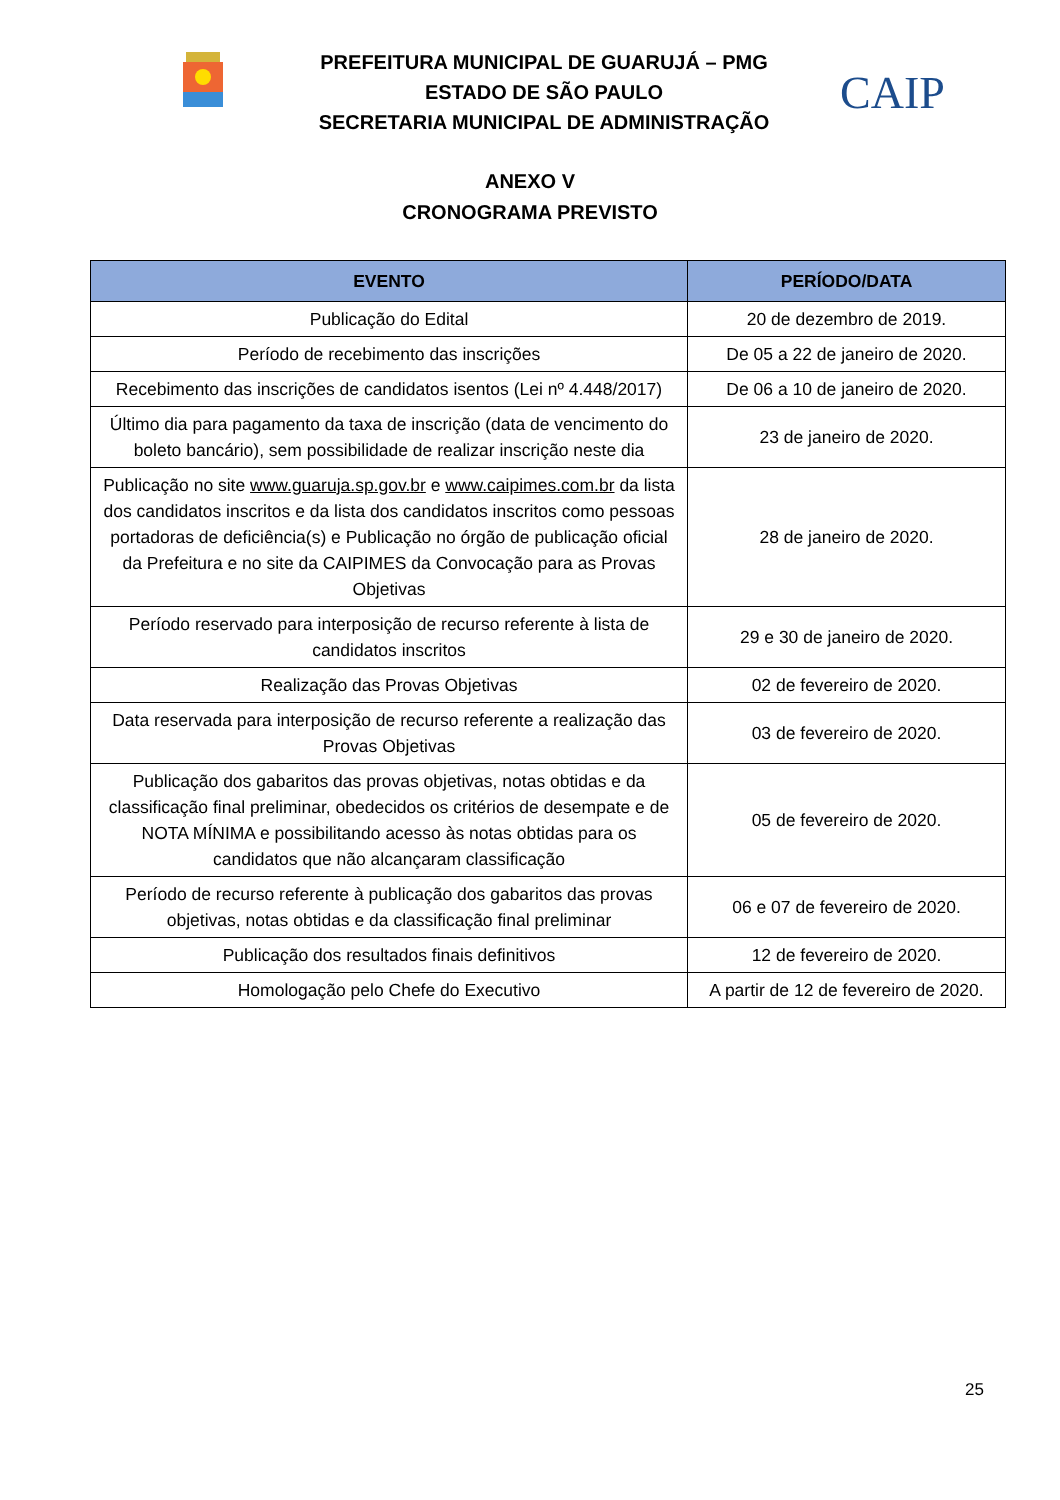PREFEITURA MUNICIPAL DE GUARUJÁ – PMG
ESTADO DE SÃO PAULO
SECRETARIA MUNICIPAL DE ADMINISTRAÇÃO
CAIP
ANEXO V
CRONOGRAMA PREVISTO
| EVENTO | PERÍODO/DATA |
| --- | --- |
| Publicação do Edital | 20 de dezembro de 2019. |
| Período de recebimento das inscrições | De 05 a 22 de janeiro de 2020. |
| Recebimento das inscrições de candidatos isentos (Lei nº 4.448/2017) | De 06 a 10 de janeiro de 2020. |
| Último dia para pagamento da taxa de inscrição (data de vencimento do boleto bancário), sem possibilidade de realizar inscrição neste dia | 23 de janeiro de 2020. |
| Publicação no site www.guaruja.sp.gov.br e www.caipimes.com.br da lista dos candidatos inscritos e da lista dos candidatos inscritos como pessoas portadoras de deficiência(s) e Publicação no órgão de publicação oficial da Prefeitura e no site da CAIPIMES da Convocação para as Provas Objetivas | 28 de janeiro de 2020. |
| Período reservado para interposição de recurso referente à lista de candidatos inscritos | 29 e 30 de janeiro de 2020. |
| Realização das Provas Objetivas | 02 de fevereiro de 2020. |
| Data reservada para interposição de recurso referente a realização das Provas Objetivas | 03 de fevereiro de 2020. |
| Publicação dos gabaritos das provas objetivas, notas obtidas e da classificação final preliminar, obedecidos os critérios de desempate e de NOTA MÍNIMA e possibilitando acesso às notas obtidas para os candidatos que não alcançaram classificação | 05 de fevereiro de 2020. |
| Período de recurso referente à publicação dos gabaritos das provas objetivas, notas obtidas e da classificação final preliminar | 06 e 07 de fevereiro de 2020. |
| Publicação dos resultados finais definitivos | 12 de fevereiro de 2020. |
| Homologação pelo Chefe do Executivo | A partir de 12 de fevereiro de 2020. |
25